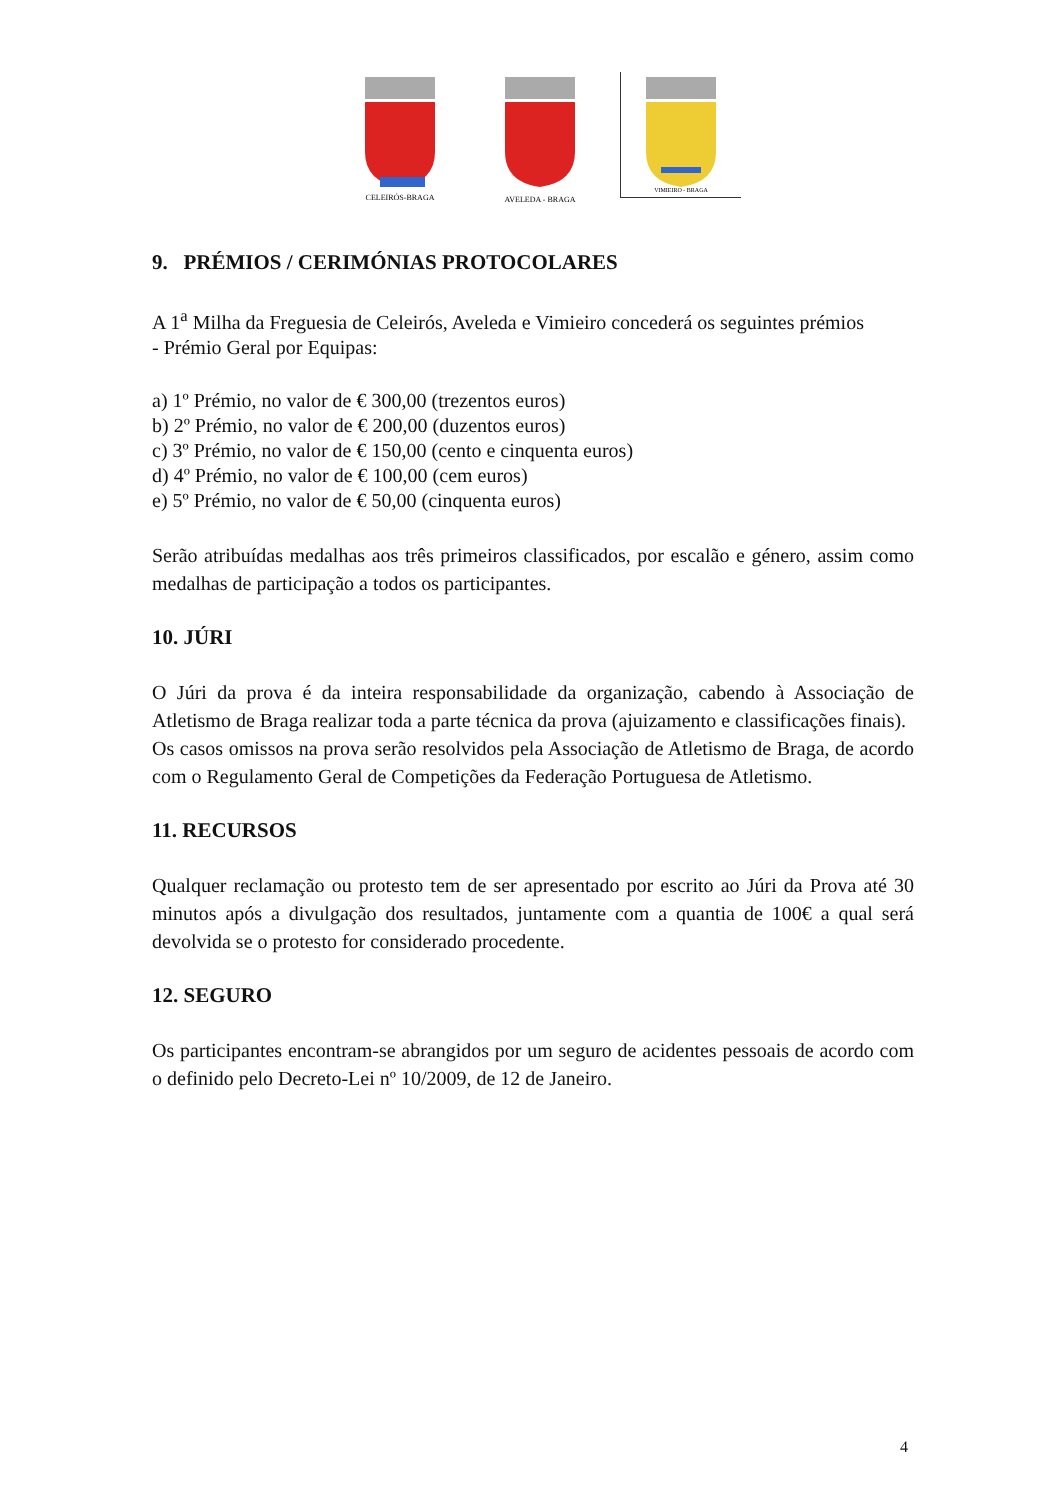CELEIRÓS-BRAGA
AVELEDA - BRAGA
VIMIEIRO - BRAGA
9. PRÉMIOS / CERIMÓNIAS PROTOCOLARES
A 1<sup>a</sup> Milha da Freguesia de Celeirós, Aveleda e Vimieiro concederá os seguintes prémios
- Prémio Geral por Equipas:
a) 1º Prémio, no valor de € 300,00 (trezentos euros)
b) 2º Prémio, no valor de € 200,00 (duzentos euros)
c) 3º Prémio, no valor de € 150,00 (cento e cinquenta euros)
d) 4º Prémio, no valor de € 100,00 (cem euros)
e) 5º Prémio, no valor de € 50,00 (cinquenta euros)
Serão atribuídas medalhas aos três primeiros classificados, por escalão e género, assim como medalhas de participação a todos os participantes.
10. JÚRI
O Júri da prova é da inteira responsabilidade da organização, cabendo à Associação de Atletismo de Braga realizar toda a parte técnica da prova (ajuizamento e classificações finais).
Os casos omissos na prova serão resolvidos pela Associação de Atletismo de Braga, de acordo com o Regulamento Geral de Competições da Federação Portuguesa de Atletismo.
11. RECURSOS
Qualquer reclamação ou protesto tem de ser apresentado por escrito ao Júri da Prova até 30 minutos após a divulgação dos resultados, juntamente com a quantia de 100€ a qual será devolvida se o protesto for considerado procedente.
12. SEGURO
Os participantes encontram-se abrangidos por um seguro de acidentes pessoais de acordo com o definido pelo Decreto-Lei nº 10/2009, de 12 de Janeiro.
4